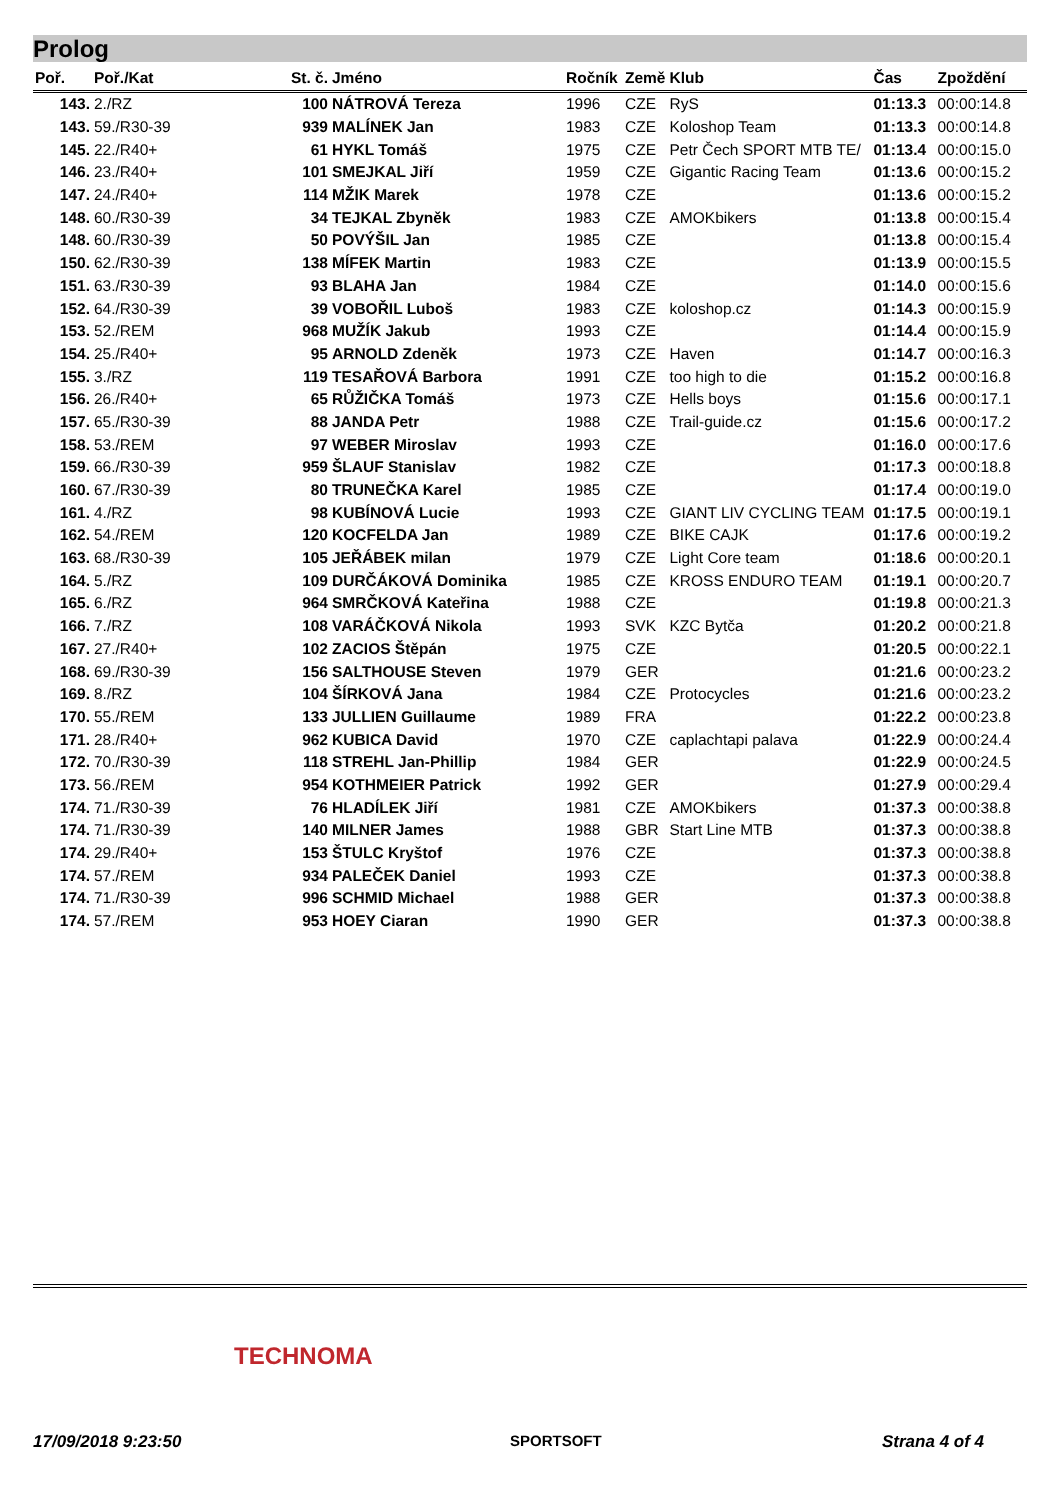Prolog
| Poř. | Poř./Kat | St. č. | Jméno | Ročník | Země | Klub | Čas | Zpoždění |
| --- | --- | --- | --- | --- | --- | --- | --- | --- |
| 143. | 2./RZ | 100 | NÁTROVÁ Tereza | 1996 | CZE | RyS | 01:13.3 | 00:00:14.8 |
| 143. | 59./R30-39 | 939 | MALÍNEK Jan | 1983 | CZE | Koloshop Team | 01:13.3 | 00:00:14.8 |
| 145. | 22./R40+ | 61 | HYKL Tomáš | 1975 | CZE | Petr Čech SPORT MTB TE/ | 01:13.4 | 00:00:15.0 |
| 146. | 23./R40+ | 101 | SMEJKAL Jiří | 1959 | CZE | Gigantic Racing Team | 01:13.6 | 00:00:15.2 |
| 147. | 24./R40+ | 114 | MŽIK Marek | 1978 | CZE | | 01:13.6 | 00:00:15.2 |
| 148. | 60./R30-39 | 34 | TEJKAL Zbyněk | 1983 | CZE | AMOKbikers | 01:13.8 | 00:00:15.4 |
| 148. | 60./R30-39 | 50 | POVÝŠIL Jan | 1985 | CZE | | 01:13.8 | 00:00:15.4 |
| 150. | 62./R30-39 | 138 | MÍFEK Martin | 1983 | CZE | | 01:13.9 | 00:00:15.5 |
| 151. | 63./R30-39 | 93 | BLAHA Jan | 1984 | CZE | | 01:14.0 | 00:00:15.6 |
| 152. | 64./R30-39 | 39 | VOBOŘIL Luboš | 1983 | CZE | koloshop.cz | 01:14.3 | 00:00:15.9 |
| 153. | 52./REM | 968 | MUŽÍK Jakub | 1993 | CZE | | 01:14.4 | 00:00:15.9 |
| 154. | 25./R40+ | 95 | ARNOLD Zdeněk | 1973 | CZE | Haven | 01:14.7 | 00:00:16.3 |
| 155. | 3./RZ | 119 | TESAŘOVÁ Barbora | 1991 | CZE | too high to die | 01:15.2 | 00:00:16.8 |
| 156. | 26./R40+ | 65 | RŮŽIČKA Tomáš | 1973 | CZE | Hells boys | 01:15.6 | 00:00:17.1 |
| 157. | 65./R30-39 | 88 | JANDA Petr | 1988 | CZE | Trail-guide.cz | 01:15.6 | 00:00:17.2 |
| 158. | 53./REM | 97 | WEBER Miroslav | 1993 | CZE | | 01:16.0 | 00:00:17.6 |
| 159. | 66./R30-39 | 959 | ŠLAUF Stanislav | 1982 | CZE | | 01:17.3 | 00:00:18.8 |
| 160. | 67./R30-39 | 80 | TRUNEČKA Karel | 1985 | CZE | | 01:17.4 | 00:00:19.0 |
| 161. | 4./RZ | 98 | KUBÍNOVÁ Lucie | 1993 | CZE | GIANT LIV CYCLING TEAM | 01:17.5 | 00:00:19.1 |
| 162. | 54./REM | 120 | KOCFELDA Jan | 1989 | CZE | BIKE CAJK | 01:17.6 | 00:00:19.2 |
| 163. | 68./R30-39 | 105 | JEŘÁBEK milan | 1979 | CZE | Light Core team | 01:18.6 | 00:00:20.1 |
| 164. | 5./RZ | 109 | DURČÁKOVÁ Dominika | 1985 | CZE | KROSS ENDURO TEAM | 01:19.1 | 00:00:20.7 |
| 165. | 6./RZ | 964 | SMRČKOVÁ Kateřina | 1988 | CZE | | 01:19.8 | 00:00:21.3 |
| 166. | 7./RZ | 108 | VARÁČKOVÁ Nikola | 1993 | SVK | KZC Bytča | 01:20.2 | 00:00:21.8 |
| 167. | 27./R40+ | 102 | ZACIOS Štěpán | 1975 | CZE | | 01:20.5 | 00:00:22.1 |
| 168. | 69./R30-39 | 156 | SALTHOUSE Steven | 1979 | GER | | 01:21.6 | 00:00:23.2 |
| 169. | 8./RZ | 104 | ŠÍRKOVÁ Jana | 1984 | CZE | Protocycles | 01:21.6 | 00:00:23.2 |
| 170. | 55./REM | 133 | JULLIEN Guillaume | 1989 | FRA | | 01:22.2 | 00:00:23.8 |
| 171. | 28./R40+ | 962 | KUBICA David | 1970 | CZE | caplachtapi palava | 01:22.9 | 00:00:24.4 |
| 172. | 70./R30-39 | 118 | STREHL Jan-Phillip | 1984 | GER | | 01:22.9 | 00:00:24.5 |
| 173. | 56./REM | 954 | KOTHMEIER Patrick | 1992 | GER | | 01:27.9 | 00:00:29.4 |
| 174. | 71./R30-39 | 76 | HLADÍLEK Jiří | 1981 | CZE | AMOKbikers | 01:37.3 | 00:00:38.8 |
| 174. | 71./R30-39 | 140 | MILNER James | 1988 | GBR | Start Line MTB | 01:37.3 | 00:00:38.8 |
| 174. | 29./R40+ | 153 | ŠTULC Kryštof | 1976 | CZE | | 01:37.3 | 00:00:38.8 |
| 174. | 57./REM | 934 | PALEČEK Daniel | 1993 | CZE | | 01:37.3 | 00:00:38.8 |
| 174. | 71./R30-39 | 996 | SCHMID Michael | 1988 | GER | | 01:37.3 | 00:00:38.8 |
| 174. | 57./REM | 953 | HOEY Ciaran | 1990 | GER | | 01:37.3 | 00:00:38.8 |
TECHNOMA
17/09/2018 9:23:50 SPORTSOFT Strana 4 of 4